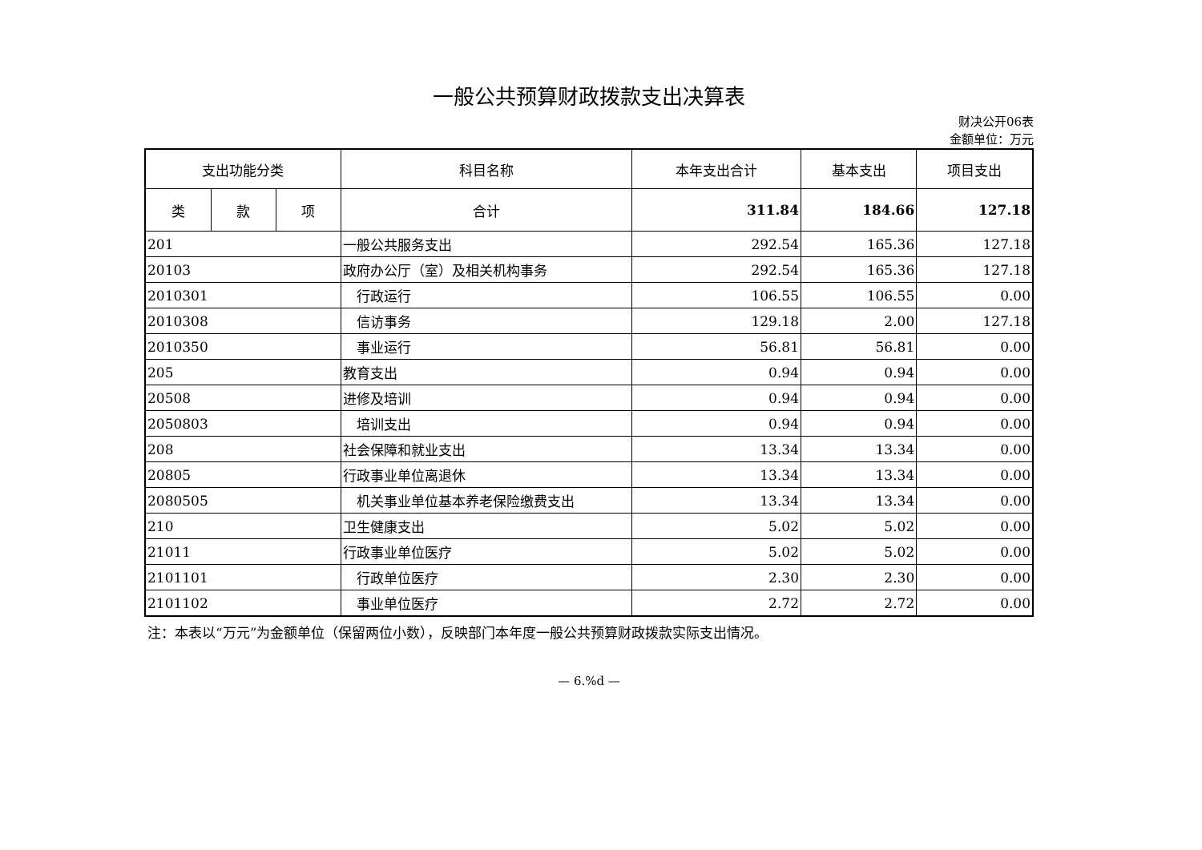一般公共预算财政拨款支出决算表
财决公开06表
金额单位：万元
| 支出功能分类 | | | 科目名称 | 本年支出合计 | 基本支出 | 项目支出 |
| --- | --- | --- | --- | --- | --- | --- |
| 类 | 款 | 项 | | | | |
| | | | 合计 | 311.84 | 184.66 | 127.18 |
| 201 | | | 一般公共服务支出 | 292.54 | 165.36 | 127.18 |
| 20103 | | | 政府办公厅（室）及相关机构事务 | 292.54 | 165.36 | 127.18 |
| 2010301 | | | 行政运行 | 106.55 | 106.55 | 0.00 |
| 2010308 | | | 信访事务 | 129.18 | 2.00 | 127.18 |
| 2010350 | | | 事业运行 | 56.81 | 56.81 | 0.00 |
| 205 | | | 教育支出 | 0.94 | 0.94 | 0.00 |
| 20508 | | | 进修及培训 | 0.94 | 0.94 | 0.00 |
| 2050803 | | | 培训支出 | 0.94 | 0.94 | 0.00 |
| 208 | | | 社会保障和就业支出 | 13.34 | 13.34 | 0.00 |
| 20805 | | | 行政事业单位离退休 | 13.34 | 13.34 | 0.00 |
| 2080505 | | | 机关事业单位基本养老保险缴费支出 | 13.34 | 13.34 | 0.00 |
| 210 | | | 卫生健康支出 | 5.02 | 5.02 | 0.00 |
| 21011 | | | 行政事业单位医疗 | 5.02 | 5.02 | 0.00 |
| 2101101 | | | 行政单位医疗 | 2.30 | 2.30 | 0.00 |
| 2101102 | | | 事业单位医疗 | 2.72 | 2.72 | 0.00 |
注：本表以“万元”为金额单位（保留两位小数），反映部门本年度一般公共预算财政拨款实际支出情况。
— 6.%d —